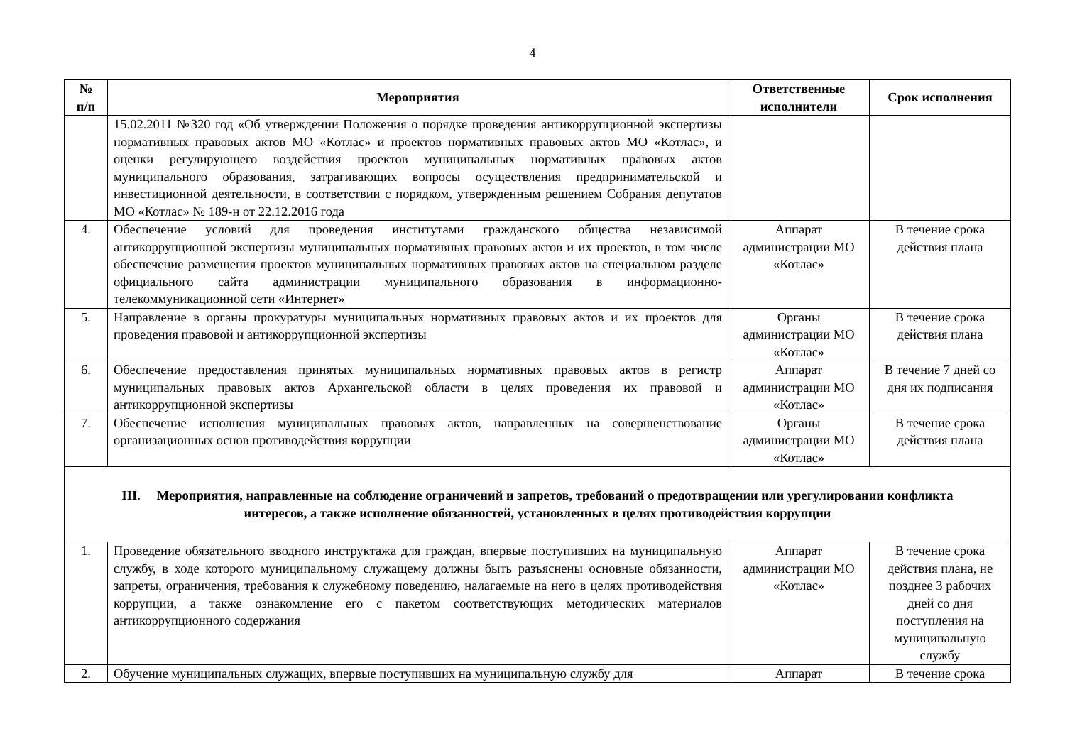4
| № п/п | Мероприятия | Ответственные исполнители | Срок исполнения |
| --- | --- | --- | --- |
| | 15.02.2011 №320 год «Об утверждении Положения о порядке проведения антикоррупционной экспертизы нормативных правовых актов МО «Котлас» и проектов нормативных правовых актов МО «Котлас», и оценки регулирующего воздействия проектов муниципальных нормативных правовых актов муниципального образования, затрагивающих вопросы осуществления предпринимательской и инвестиционной деятельности, в соответствии с порядком, утвержденным решением Собрания депутатов МО «Котлас» № 189-н от 22.12.2016 года | | |
| 4. | Обеспечение условий для проведения институтами гражданского общества независимой антикоррупционной экспертизы муниципальных нормативных правовых актов и их проектов, в том числе обеспечение размещения проектов муниципальных нормативных правовых актов на специальном разделе официального сайта администрации муниципального образования в информационно-телекоммуникационной сети «Интернет» | Аппарат администрации МО «Котлас» | В течение срока действия плана |
| 5. | Направление в органы прокуратуры муниципальных нормативных правовых актов и их проектов для проведения правовой и антикоррупционной экспертизы | Органы администрации МО «Котлас» | В течение срока действия плана |
| 6. | Обеспечение предоставления принятых муниципальных нормативных правовых актов в регистр муниципальных правовых актов Архангельской области в целях проведения их правовой и антикоррупционной экспертизы | Аппарат администрации МО «Котлас» | В течение 7 дней со дня их подписания |
| 7. | Обеспечение исполнения муниципальных правовых актов, направленных на совершенствование организационных основ противодействия коррупции | Органы администрации МО «Котлас» | В течение срока действия плана |
| III. Мероприятия, направленные на соблюдение ограничений и запретов, требований о предотвращении или урегулировании конфликта интересов, а также исполнение обязанностей, установленных в целях противодействия коррупции | | | |
| 1. | Проведение обязательного вводного инструктажа для граждан, впервые поступивших на муниципальную службу, в ходе которого муниципальному служащему должны быть разъяснены основные обязанности, запреты, ограничения, требования к служебному поведению, налагаемые на него в целях противодействия коррупции, а также ознакомление его с пакетом соответствующих методических материалов антикоррупционного содержания | Аппарат администрации МО «Котлас» | В течение срока действия плана, не позднее 3 рабочих дней со дня поступления на муниципальную службу |
| 2. | Обучение муниципальных служащих, впервые поступивших на муниципальную службу для | Аппарат | В течение срока |